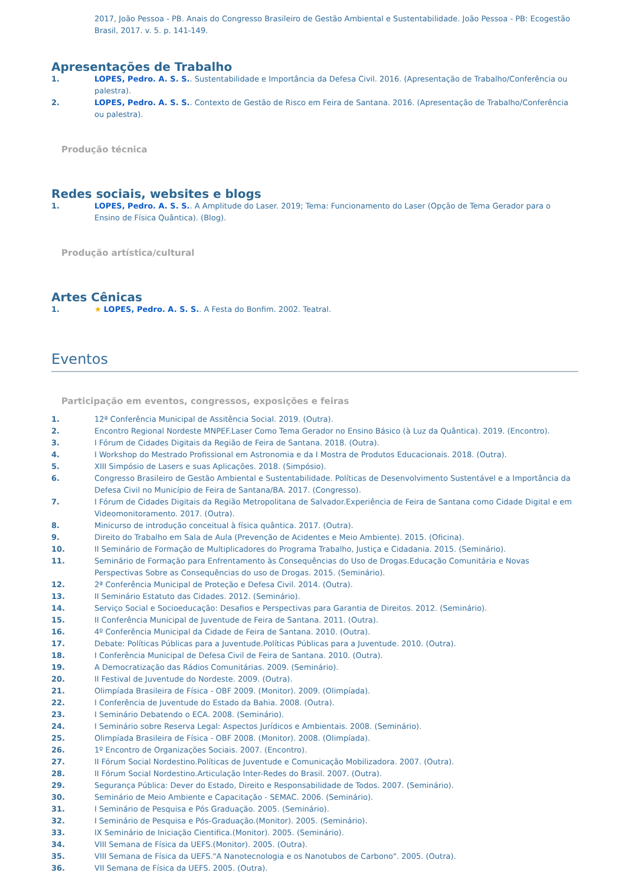2017, João Pessoa - PB. Anais do Congresso Brasileiro de Gestão Ambiental e Sustentabilidade. João Pessoa - PB: Ecogestão Brasil, 2017. v. 5. p. 141-149.
Apresentações de Trabalho
1. LOPES, Pedro. A. S. S.. Sustentabilidade e Importância da Defesa Civil. 2016. (Apresentação de Trabalho/Conferência ou palestra).
2. LOPES, Pedro. A. S. S.. Contexto de Gestão de Risco em Feira de Santana. 2016. (Apresentação de Trabalho/Conferência ou palestra).
Produção técnica
Redes sociais, websites e blogs
1. LOPES, Pedro. A. S. S.. A Amplitude do Laser. 2019; Tema: Funcionamento do Laser (Opção de Tema Gerador para o Ensino de Física Quântica). (Blog).
Produção artística/cultural
Artes Cênicas
1. ★ LOPES, Pedro. A. S. S.. A Festa do Bonfim. 2002. Teatral.
Eventos
Participação em eventos, congressos, exposições e feiras
1. 12ª Conferência Municipal de Assitência Social. 2019. (Outra).
2. Encontro Regional Nordeste MNPEF.Laser Como Tema Gerador no Ensino Básico (à Luz da Quântica). 2019. (Encontro).
3. I Fórum de Cidades Digitais da Região de Feira de Santana. 2018. (Outra).
4. I Workshop do Mestrado Profissional em Astronomia e da I Mostra de Produtos Educacionais. 2018. (Outra).
5. XIII Simpósio de Lasers e suas Aplicações. 2018. (Simpósio).
6. Congresso Brasileiro de Gestão Ambiental e Sustentabilidade. Políticas de Desenvolvimento Sustentável e a Importância da Defesa Civil no Município de Feira de Santana/BA. 2017. (Congresso).
7. I Fórum de Cidades Digitais da Região Metropolitana de Salvador.Experiência de Feira de Santana como Cidade Digital e em Videomonitoramento. 2017. (Outra).
8. Minicurso de introdução conceitual à física quântica. 2017. (Outra).
9. Direito do Trabalho em Sala de Aula (Prevenção de Acidentes e Meio Ambiente). 2015. (Oficina).
10. II Seminário de Formação de Multiplicadores do Programa Trabalho, Justiça e Cidadania. 2015. (Seminário).
11. Seminário de Formação para Enfrentamento às Consequências do Uso de Drogas.Educação Comunitária e Novas Perspectivas Sobre as Consequências do uso de Drogas. 2015. (Seminário).
12. 2ª Conferência Municipal de Proteção e Defesa Civil. 2014. (Outra).
13. II Seminário Estatuto das Cidades. 2012. (Seminário).
14. Serviço Social e Socioeducação: Desafios e Perspectivas para Garantia de Direitos. 2012. (Seminário).
15. II Conferência Municipal de Juventude de Feira de Santana. 2011. (Outra).
16. 4º Conferência Municipal da Cidade de Feira de Santana. 2010. (Outra).
17. Debate: Políticas Públicas para a Juventude.Políticas Públicas para a Juventude. 2010. (Outra).
18. I Conferência Municipal de Defesa Civil de Feira de Santana. 2010. (Outra).
19. A Democratização das Rádios Comunitárias. 2009. (Seminário).
20. II Festival de Juventude do Nordeste. 2009. (Outra).
21. Olimpíada Brasileira de Física - OBF 2009. (Monitor). 2009. (Olimpíada).
22. I Conferência de Juventude do Estado da Bahia. 2008. (Outra).
23. I Seminário Debatendo o ECA. 2008. (Seminário).
24. I Seminário sobre Reserva Legal: Aspectos Jurídicos e Ambientais. 2008. (Seminário).
25. Olimpíada Brasileira de Física - OBF 2008. (Monitor). 2008. (Olimpíada).
26. 1º Encontro de Organizações Sociais. 2007. (Encontro).
27. II Fórum Social Nordestino.Políticas de Juventude e Comunicação Mobilizadora. 2007. (Outra).
28. II Fórum Social Nordestino.Articulação Inter-Redes do Brasil. 2007. (Outra).
29. Segurança Pública: Dever do Estado, Direito e Responsabilidade de Todos. 2007. (Seminário).
30. Seminário de Meio Ambiente e Capacitação - SEMAC. 2006. (Seminário).
31. I Seminário de Pesquisa e Pós Graduação. 2005. (Seminário).
32. I Seminário de Pesquisa e Pós-Graduação.(Monitor). 2005. (Seminário).
33. IX Seminário de Iniciação Cientifica.(Monitor). 2005. (Seminário).
34. VIII Semana de Física da UEFS.(Monitor). 2005. (Outra).
35. VIII Semana de Física da UEFS."A Nanotecnologia e os Nanotubos de Carbono". 2005. (Outra).
36. VII Semana de Física da UEFS. 2005. (Outra).